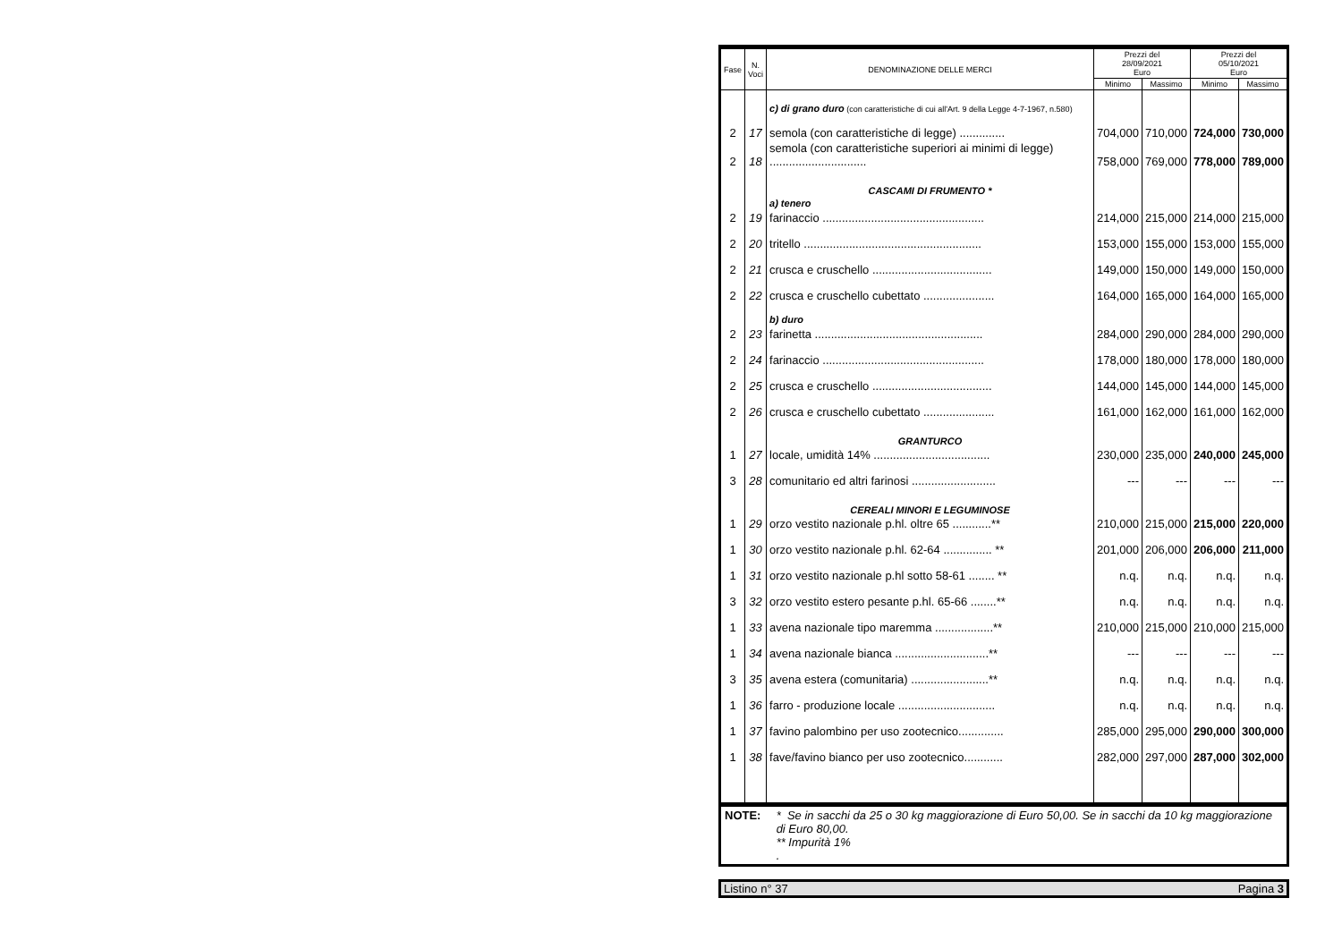| Fase | N. Voci | DENOMINAZIONE DELLE MERCI | Prezzi del 28/09/2021 Euro | | Prezzi del 05/10/2021 Euro | |
| --- | --- | --- | --- | --- | --- | --- |
| | | | Minimo | Massimo | Minimo | Massimo |
| | | c) di grano duro (con caratteristiche di cui all'Art. 9 della Legge 4-7-1967, n.580) | | | | |
| 2 | 17 | semola (con caratteristiche di legge) .............. | 704,000 | 710,000 | 724,000 | 730,000 |
| 2 | 18 | semola (con caratteristiche superiori ai minimi di legge) .............................. | 758,000 | 769,000 | 778,000 | 789,000 |
| | | CASCAMI DI FRUMENTO * a) tenero | | | | |
| 2 | 19 | farinaccio .................................................. | 214,000 | 215,000 | 214,000 | 215,000 |
| 2 | 20 | tritello ....................................................... | 153,000 | 155,000 | 153,000 | 155,000 |
| 2 | 21 | crusca e cruschello ..................................... | 149,000 | 150,000 | 149,000 | 150,000 |
| 2 | 22 | crusca e cruschello cubettato ...................... | 164,000 | 165,000 | 164,000 | 165,000 |
| | | b) duro | | | | |
| 2 | 23 | farinetta .................................................... | 284,000 | 290,000 | 284,000 | 290,000 |
| 2 | 24 | farinaccio .................................................. | 178,000 | 180,000 | 178,000 | 180,000 |
| 2 | 25 | crusca e cruschello ..................................... | 144,000 | 145,000 | 144,000 | 145,000 |
| 2 | 26 | crusca e cruschello cubettato ...................... | 161,000 | 162,000 | 161,000 | 162,000 |
| | | GRANTURCO | | | | |
| 1 | 27 | locale, umidità 14% .................................... | 230,000 | 235,000 | 240,000 | 245,000 |
| 3 | 28 | comunitario ed altri farinosi .......................... | --- | --- | --- | --- |
| | | CEREALI MINORI E LEGUMINOSE | | | | |
| 1 | 29 | orzo vestito nazionale p.hl. oltre 65 ............** | 210,000 | 215,000 | 215,000 | 220,000 |
| 1 | 30 | orzo vestito nazionale p.hl. 62-64 ............... ** | 201,000 | 206,000 | 206,000 | 211,000 |
| 1 | 31 | orzo vestito nazionale p.hl sotto 58-61 ........ ** | n.q. | n.q. | n.q. | n.q. |
| 3 | 32 | orzo vestito estero pesante p.hl. 65-66 ........** | n.q. | n.q. | n.q. | n.q. |
| 1 | 33 | avena nazionale tipo maremma ..................** | 210,000 | 215,000 | 210,000 | 215,000 |
| 1 | 34 | avena nazionale bianca .............................** | --- | --- | --- | --- |
| 3 | 35 | avena estera (comunitaria) ........................** | n.q. | n.q. | n.q. | n.q. |
| 1 | 36 | farro - produzione locale .............................. | n.q. | n.q. | n.q. | n.q. |
| 1 | 37 | favino palombino per uso zootecnico.............. | 285,000 | 295,000 | 290,000 | 300,000 |
| 1 | 38 | fave/favino bianco per uso zootecnico............ | 282,000 | 297,000 | 287,000 | 302,000 |
NOTE: * Se in sacchi da 25 o 30 kg maggiorazione di Euro 50,00. Se in sacchi da 10 kg maggiorazione di Euro 80,00.
** Impurità 1%
.
Listino n° 37 Pagina 3